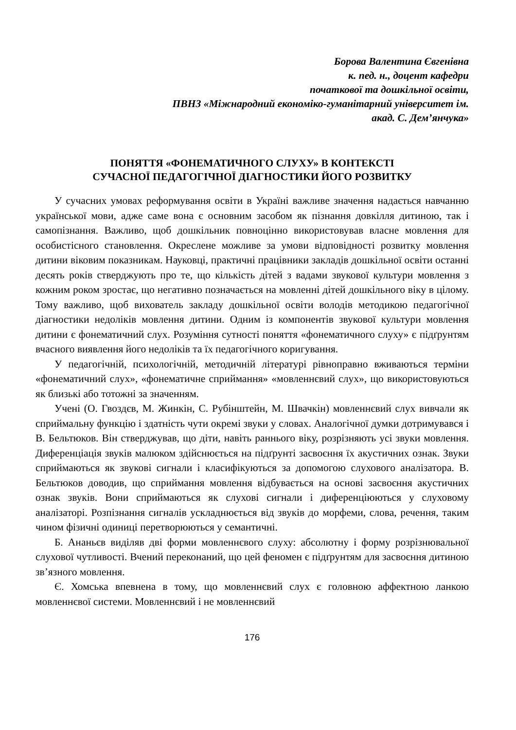Борова Валентина Євгенівна
к. пед. н., доцент кафедри
початкової та дошкільної освіти,
ПВНЗ «Міжнародний економіко-гуманітарний університет ім.
акад. С. Дем’янчука»
ПОНЯТТЯ «ФОНЕМАТИЧНОГО СЛУХУ» В КОНТЕКСТІ
СУЧАСНОЇ ПЕДАГОГІЧНОЇ ДІАГНОСТИКИ ЙОГО РОЗВИТКУ
У сучасних умовах реформування освіти в Україні важливе значення надається навчанню української мови, адже саме вона є основним засобом як пізнання довкілля дитиною, так і самопізнання. Важливо, щоб дошкільник повноцінно використовував власне мовлення для особистісного становлення. Окреслене можливе за умови відповідності розвитку мовлення дитини віковим показникам. Науковці, практичні працівники закладів дошкільної освіти останні десять років стверджують про те, що кількість дітей з вадами звукової культури мовлення з кожним роком зростає, що негативно позначається на мовленні дітей дошкільного віку в цілому. Тому важливо, щоб вихователь закладу дошкільної освіти володів методикою педагогічної діагностики недоліків мовлення дитини. Одним із компонентів звукової культури мовлення дитини є фонематичний слух. Розуміння сутності поняття «фонематичного слуху» є підґрунтям вчасного виявлення його недоліків та їх педагогічного коригування.
У педагогічній, психологічній, методичній літературі рівноправно вживаються терміни «фонематичний слух», «фонематичне сприймання» «мовленнєвий слух», що використовуються як близькі або тотожні за значенням.
Учені (О. Гвоздєв, М. Жинкін, С. Рубінштейн, М. Швачкін) мовленнєвий слух вивчали як сприймальну функцію і здатність чути окремі звуки у словах. Аналогічної думки дотримувався і В. Бельтюков. Він стверджував, що діти, навіть раннього віку, розрізняють усі звуки мовлення. Диференціація звуків малюком здійснюється на підґрунті засвоєння їх акустичних ознак. Звуки сприймаються як звукові сигнали і класифікуються за допомогою слухового аналізатора. В. Бельтюков доводив, що сприймання мовлення відбувається на основі засвоєння акустичних ознак звуків. Вони сприймаються як слухові сигнали і диференціюються у слуховому аналізаторі. Розпізнання сигналів ускладнюється від звуків до морфеми, слова, речення, таким чином фізичні одиниці перетворюються у семантичні.
Б. Ананьєв виділяв дві форми мовленнєвого слуху: абсолютну і форму розрізнювальної слухової чутливості. Вчений переконаний, що цей феномен є підґрунтям для засвоєння дитиною зв’язного мовлення.
Є. Хомська впевнена в тому, що мовленнєвий слух є головною аффектною ланкою мовленнєвої системи. Мовленнєвий і не мовленнєвий
176